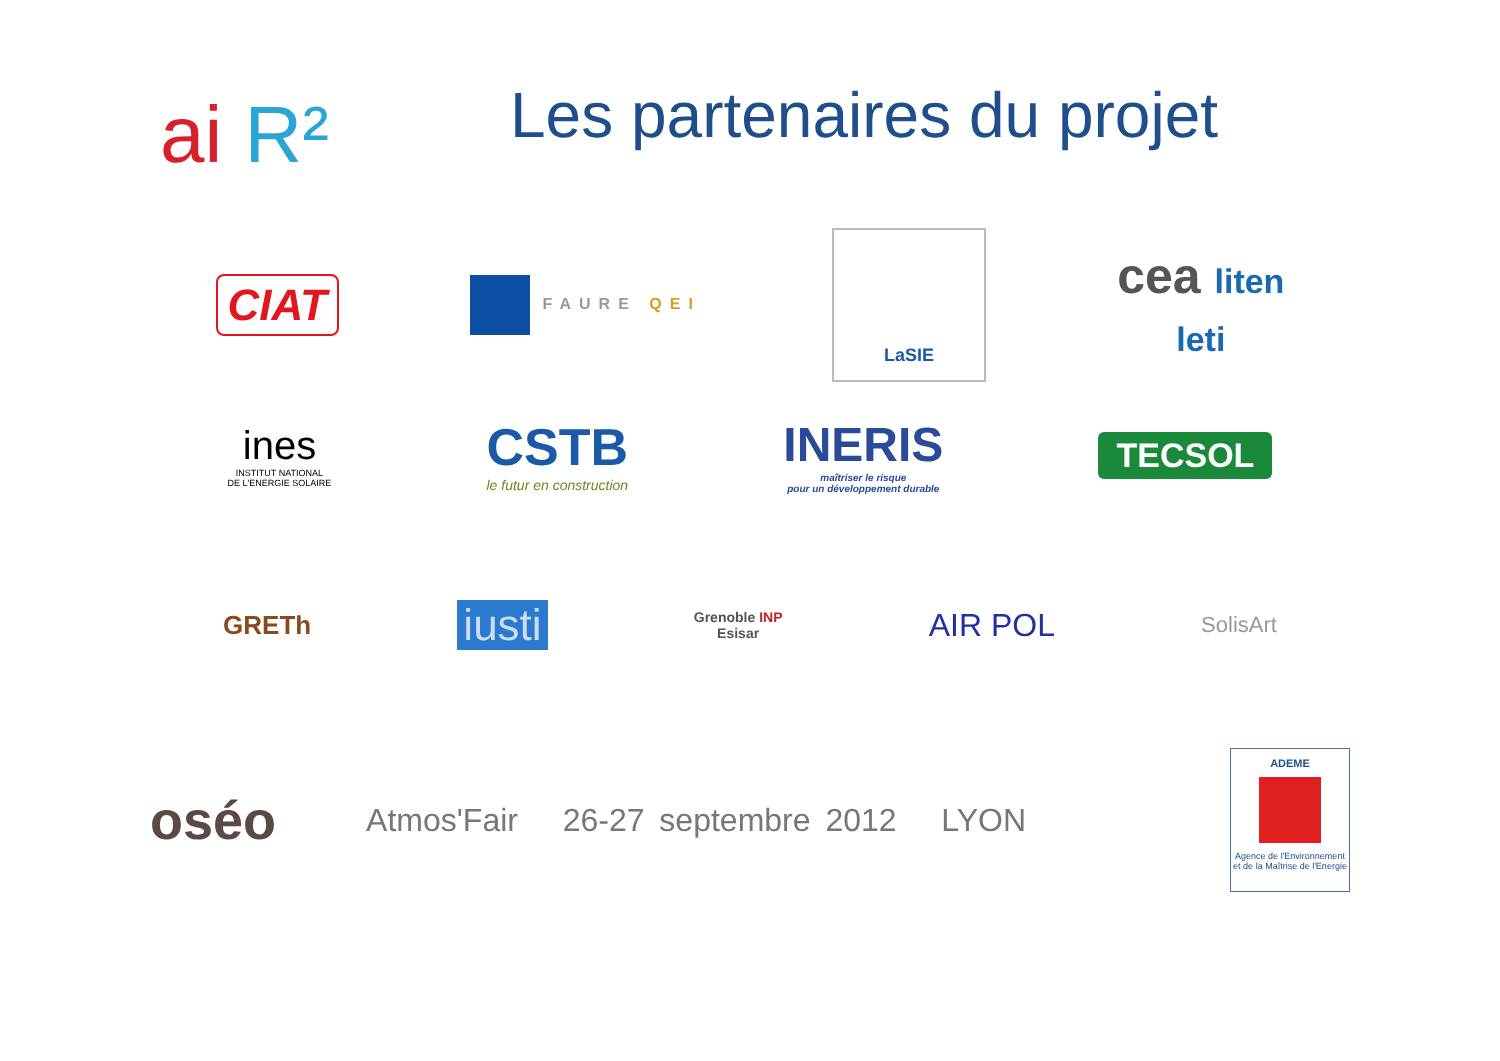ai R²
Les partenaires du projet
CIAT
FAURE QEI
LaSIE
cea liten
leti
ines
INSTITUT NATIONAL
DE L'ENERGIE SOLAIRE
CSTB
le futur en construction
INERIS
maîtriser le risque
pour un développement durable
TECSOL
GRETh
iusti
Grenoble INP
Esisar
AIR POL
SolisArt
oséo
Atmos'Fair 26-27 septembre 2012 LYON
ADEME
Agence de l'Environnement et de la Maîtrise de l'Energie